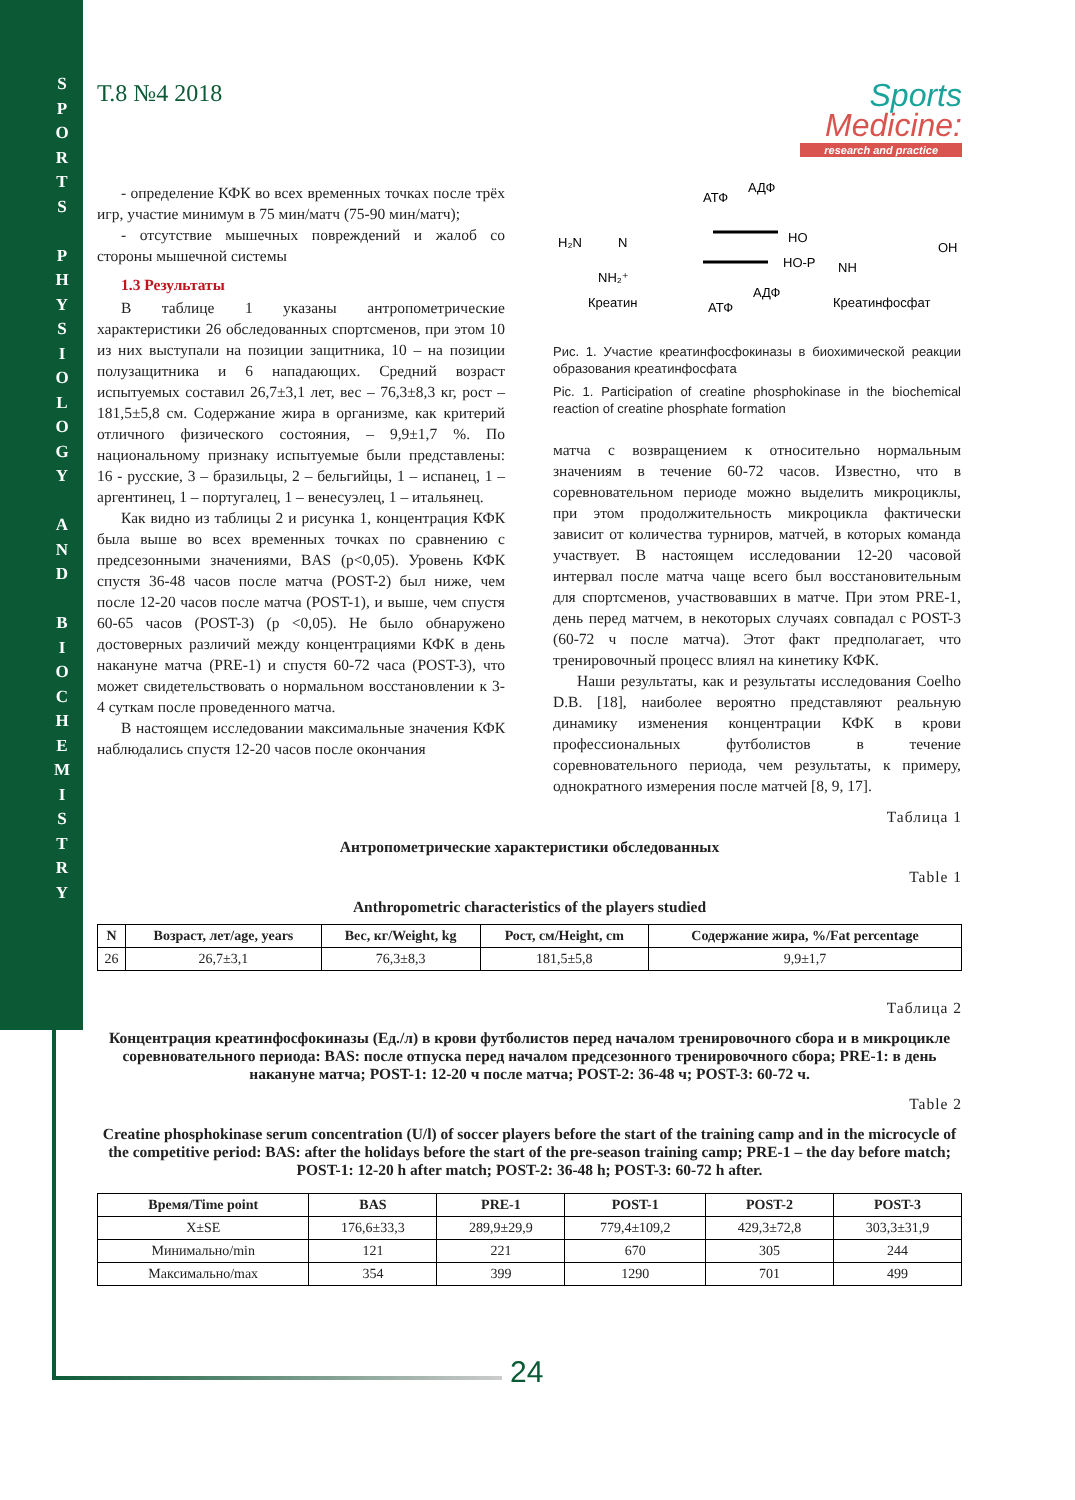S P O R T S
P H Y S I O L O G Y
A N D
B I O C H E M I S T R Y
Т.8 №4 2018
Sports
Medicine:
research and practice
- определение КФК во всех временных точках после трёх игр, участие минимум в 75 мин/матч (75-90 мин/матч);
- отсутствие мышечных повреждений и жалоб со стороны мышечной системы
1.3 Результаты
В таблице 1 указаны антропометрические характеристики 26 обследованных спортсменов, при этом 10 из них выступали на позиции защитника, 10 – на позиции полузащитника и 6 нападающих. Средний возраст испытуемых составил 26,7±3,1 лет, вес – 76,3±8,3 кг, рост – 181,5±5,8 см. Содержание жира в организме, как критерий отличного физического состояния, – 9,9±1,7 %. По национальному признаку испытуемые были представлены: 16 - русские, 3 – бразильцы, 2 – бельгийцы, 1 – испанец, 1 – аргентинец, 1 – португалец, 1 – венесуэлец, 1 – итальянец.
Как видно из таблицы 2 и рисунка 1, концентрация КФК была выше во всех временных точках по сравнению с предсезонными значениями, BAS (p<0,05). Уровень КФК спустя 36-48 часов после матча (POST-2) был ниже, чем после 12-20 часов после матча (POST-1), и выше, чем спустя 60-65 часов (POST-3) (p <0,05). Не было обнаружено достоверных различий между концентрациями КФК в день накануне матча (PRE-1) и спустя 60-72 часа (POST-3), что может свидетельствовать о нормальном восстановлении к 3-4 суткам после проведенного матча.
В настоящем исследовании максимальные значения КФК наблюдались спустя 12-20 часов после окончания
H₂N
N
NH₂⁺
Креатин
АТФ
АДФ
АТФ
АДФ
HO
HO-P
NH
OH
Креатинфосфат
Рис. 1. Участие креатинфосфокиназы в биохимической реакции образования креатинфосфата
Pic. 1. Participation of creatine phosphokinase in the biochemical reaction of creatine phosphate formation
матча с возвращением к относительно нормальным значениям в течение 60-72 часов. Известно, что в соревновательном периоде можно выделить микроциклы, при этом продолжительность микроцикла фактически зависит от количества турниров, матчей, в которых команда участвует. В настоящем исследовании 12-20 часовой интервал после матча чаще всего был восстановительным для спортсменов, участвовавших в матче. При этом PRE-1, день перед матчем, в некоторых случаях совпадал с POST-3 (60-72 ч после матча). Этот факт предполагает, что тренировочный процесс влиял на кинетику КФК.
Наши результаты, как и результаты исследования Coelho D.B. [18], наиболее вероятно представляют реальную динамику изменения концентрации КФК в крови профессиональных футболистов в течение соревновательного периода, чем результаты, к примеру, однократного измерения после матчей [8, 9, 17].
Таблица 1
Антропометрические характеристики обследованных
Table 1
Anthropometric characteristics of the players studied
| N | Возраст, лет/age, years | Вес, кг/Weight, kg | Рост, см/Height, cm | Содержание жира, %/Fat percentage |
| --- | --- | --- | --- | --- |
| 26 | 26,7±3,1 | 76,3±8,3 | 181,5±5,8 | 9,9±1,7 |
Таблица 2
Концентрация креатинфосфокиназы (Ед./л) в крови футболистов перед началом тренировочного сбора и в микроцикле соревновательного периода: BAS: после отпуска перед началом предсезонного тренировочного сбора; PRE-1: в день накануне матча; POST-1: 12-20 ч после матча; POST-2: 36-48 ч; POST-3: 60-72 ч.
Table 2
Creatine phosphokinase serum concentration (U/l) of soccer players before the start of the training camp and in the microcycle of the competitive period: BAS: after the holidays before the start of the pre-season training camp; PRE-1 – the day before match; POST-1: 12-20 h after match; POST-2: 36-48 h; POST-3: 60-72 h after.
| Время/Time point | BAS | PRE-1 | POST-1 | POST-2 | POST-3 |
| --- | --- | --- | --- | --- | --- |
| X±SE | 176,6±33,3 | 289,9±29,9 | 779,4±109,2 | 429,3±72,8 | 303,3±31,9 |
| Минимально/min | 121 | 221 | 670 | 305 | 244 |
| Максимально/max | 354 | 399 | 1290 | 701 | 499 |
24